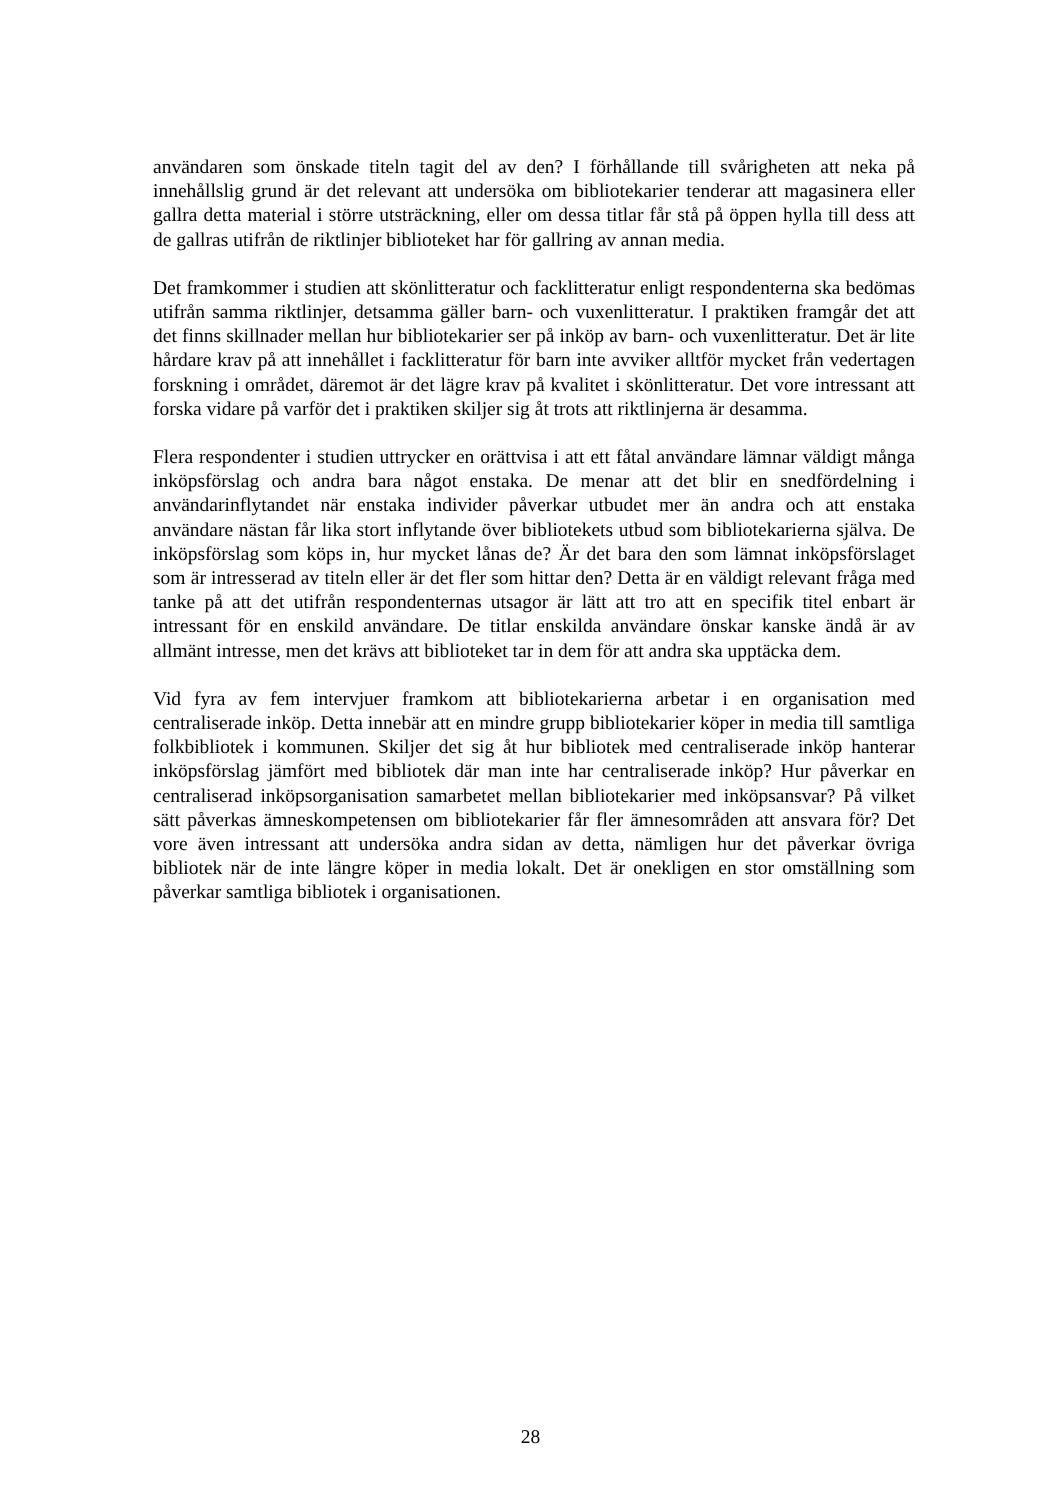användaren som önskade titeln tagit del av den? I förhållande till svårigheten att neka på innehållslig grund är det relevant att undersöka om bibliotekarier tenderar att magasinera eller gallra detta material i större utsträckning, eller om dessa titlar får stå på öppen hylla till dess att de gallras utifrån de riktlinjer biblioteket har för gallring av annan media.
Det framkommer i studien att skönlitteratur och facklitteratur enligt respondenterna ska bedömas utifrån samma riktlinjer, detsamma gäller barn- och vuxenlitteratur. I praktiken framgår det att det finns skillnader mellan hur bibliotekarier ser på inköp av barn- och vuxenlitteratur. Det är lite hårdare krav på att innehållet i facklitteratur för barn inte avviker alltför mycket från vedertagen forskning i området, däremot är det lägre krav på kvalitet i skönlitteratur. Det vore intressant att forska vidare på varför det i praktiken skiljer sig åt trots att riktlinjerna är desamma.
Flera respondenter i studien uttrycker en orättvisa i att ett fåtal användare lämnar väldigt många inköpsförslag och andra bara något enstaka. De menar att det blir en snedfördelning i användarinflytandet när enstaka individer påverkar utbudet mer än andra och att enstaka användare nästan får lika stort inflytande över bibliotekets utbud som bibliotekarierna själva. De inköpsförslag som köps in, hur mycket lånas de? Är det bara den som lämnat inköpsförslaget som är intresserad av titeln eller är det fler som hittar den? Detta är en väldigt relevant fråga med tanke på att det utifrån respondenternas utsagor är lätt att tro att en specifik titel enbart är intressant för en enskild användare. De titlar enskilda användare önskar kanske ändå är av allmänt intresse, men det krävs att biblioteket tar in dem för att andra ska upptäcka dem.
Vid fyra av fem intervjuer framkom att bibliotekarierna arbetar i en organisation med centraliserade inköp. Detta innebär att en mindre grupp bibliotekarier köper in media till samtliga folkbibliotek i kommunen. Skiljer det sig åt hur bibliotek med centraliserade inköp hanterar inköpsförslag jämfört med bibliotek där man inte har centraliserade inköp? Hur påverkar en centraliserad inköpsorganisation samarbetet mellan bibliotekarier med inköpsansvar? På vilket sätt påverkas ämneskompetensen om bibliotekarier får fler ämnesområden att ansvara för? Det vore även intressant att undersöka andra sidan av detta, nämligen hur det påverkar övriga bibliotek när de inte längre köper in media lokalt. Det är onekligen en stor omställning som påverkar samtliga bibliotek i organisationen.
28